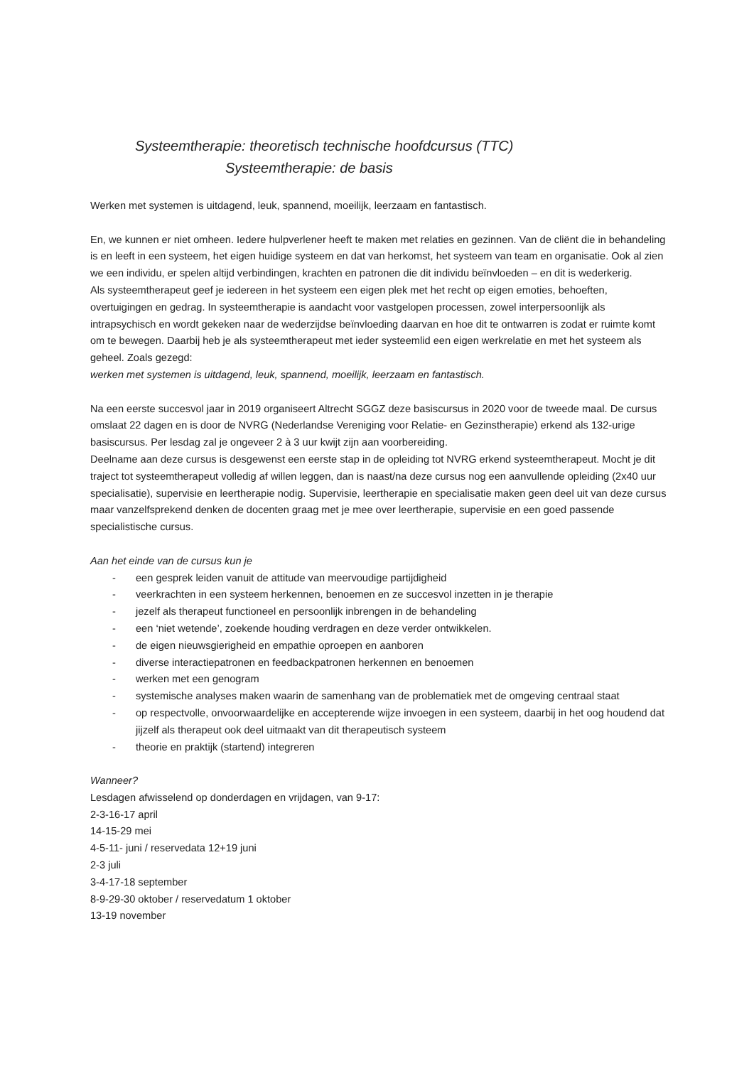Systeemtherapie: theoretisch technische hoofdcursus (TTC)
Systeemtherapie: de basis
Werken met systemen is uitdagend, leuk, spannend, moeilijk, leerzaam en fantastisch.
En, we kunnen er niet omheen. Iedere hulpverlener heeft te maken met relaties en gezinnen. Van de cliënt die in behandeling is en leeft in een systeem, het eigen huidige systeem en dat van herkomst, het systeem van team en organisatie. Ook al zien we een individu, er spelen altijd verbindingen, krachten en patronen die dit individu beïnvloeden – en dit is wederkerig.
Als systeemtherapeut geef je iedereen in het systeem een eigen plek met het recht op eigen emoties, behoeften, overtuigingen en gedrag. In systeemtherapie is aandacht voor vastgelopen processen, zowel interpersoonlijk als intrapsychisch en wordt gekeken naar de wederzijdse beïnvloeding daarvan en hoe dit te ontwarren is zodat er ruimte komt om te bewegen. Daarbij heb je als systeemtherapeut met ieder systeemlid een eigen werkrelatie en met het systeem als geheel. Zoals gezegd:
werken met systemen is uitdagend, leuk, spannend, moeilijk, leerzaam en fantastisch.
Na een eerste succesvol jaar in 2019 organiseert Altrecht SGGZ deze basiscursus in 2020 voor de tweede maal. De cursus omslaat 22 dagen en is door de NVRG (Nederlandse Vereniging voor Relatie- en Gezinstherapie) erkend als 132-urige basiscursus. Per lesdag zal je ongeveer 2 à 3 uur kwijt zijn aan voorbereiding.
Deelname aan deze cursus is desgewenst een eerste stap in de opleiding tot NVRG erkend systeemtherapeut. Mocht je dit traject tot systeemtherapeut volledig af willen leggen, dan is naast/na deze cursus nog een aanvullende opleiding (2x40 uur specialisatie), supervisie en leertherapie nodig. Supervisie, leertherapie en specialisatie maken geen deel uit van deze cursus maar vanzelfsprekend denken de docenten graag met je mee over leertherapie, supervisie en een goed passende specialistische cursus.
Aan het einde van de cursus kun je
- een gesprek leiden vanuit de attitude van meervoudige partijdigheid
- veerkrachten in een systeem herkennen, benoemen en ze succesvol inzetten in je therapie
- jezelf als therapeut functioneel en persoonlijk inbrengen in de behandeling
- een ‘niet wetende’, zoekende houding verdragen en deze verder ontwikkelen.
- de eigen nieuwsgierigheid en empathie oproepen en aanboren
- diverse interactiepatronen en feedbackpatronen herkennen en benoemen
- werken met een genogram
- systemische analyses maken waarin de samenhang van de problematiek met de omgeving centraal staat
- op respectvolle, onvoorwaardelijke en accepterende wijze invoegen in een systeem, daarbij in het oog houdend dat jijzelf als therapeut ook deel uitmaakt van dit therapeutisch systeem
- theorie en praktijk (startend) integreren
Wanneer?
Lesdagen afwisselend op donderdagen en vrijdagen, van 9-17:
2-3-16-17 april
14-15-29 mei
4-5-11- juni / reservedata 12+19 juni
2-3 juli
3-4-17-18 september
8-9-29-30 oktober / reservedatum 1 oktober
13-19 november